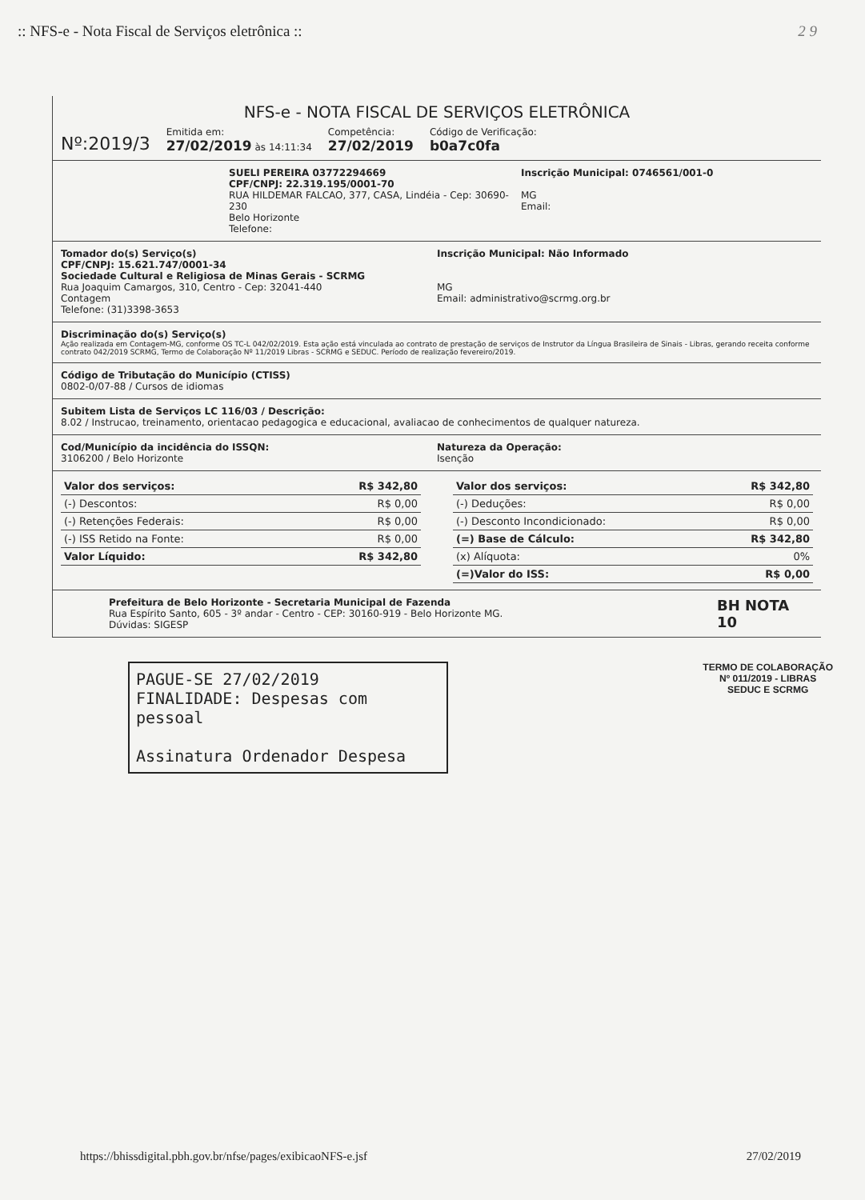:: NFS-e - Nota Fiscal de Serviços eletrônica :: 2 9
NFS-e - NOTA FISCAL DE SERVIÇOS ELETRÔNICA
Nº:2019/3
Emitida em:
27/02/2019 às 14:11:34
Competência:
27/02/2019
Código de Verificação:
b0a7c0fa
SUELI PEREIRA 03772294669
CPF/CNPJ: 22.319.195/0001-70
RUA HILDEMAR FALCAO, 377, CASA, Lindéia - Cep: 30690-230
Belo Horizonte
Telefone:
Inscrição Municipal: 0746561/001-0
MG
Email:
Tomador do(s) Serviço(s)
CPF/CNPJ: 15.621.747/0001-34
Sociedade Cultural e Religiosa de Minas Gerais - SCRMG
Rua Joaquim Camargos, 310, Centro - Cep: 32041-440
Contagem
Telefone: (31)3398-3653
Inscrição Municipal: Não Informado
MG
Email: administrativo@scrmg.org.br
Discriminação do(s) Serviço(s)
Ação realizada em Contagem-MG, conforme OS TC-L 042/02/2019. Esta ação está vinculada ao contrato de prestação de serviços de Instrutor da Língua Brasileira de Sinais - Libras, gerando receita conforme contrato 042/2019 SCRMG, Termo de Colaboração Nº 11/2019 Libras - SCRMG e SEDUC. Período de realização fevereiro/2019.
Código de Tributação do Município (CTISS)
0802-0/07-88 / Cursos de idiomas
Subitem Lista de Serviços LC 116/03 / Descrição:
8.02 / Instrucao, treinamento, orientacao pedagogica e educacional, avaliacao de conhecimentos de qualquer natureza.
Cod/Município da incidência do ISSQN:
3106200 / Belo Horizonte
Natureza da Operação:
Isenção
| Valor dos serviços: | R$ 342,80 |
| (-) Descontos: | R$ 0,00 |
| (-) Retenções Federais: | R$ 0,00 |
| (-) ISS Retido na Fonte: | R$ 0,00 |
| Valor Líquido: | R$ 342,80 |
| Valor dos serviços: | R$ 342,80 |
| (-) Deduções: | R$ 0,00 |
| (-) Desconto Incondicionado: | R$ 0,00 |
| (=) Base de Cálculo: | R$ 342,80 |
| (x) Alíquota: | 0% |
| (=)Valor do ISS: | R$ 0,00 |
Prefeitura de Belo Horizonte - Secretaria Municipal de Fazenda
Rua Espírito Santo, 605 - 3º andar - Centro - CEP: 30160-919 - Belo Horizonte MG.
Dúvidas: SIGESP
BH NOTA 10
PAGUE-SE 27/02/2019
FINALIDADE: Despesas com pessoal
Assinatura Ordenador Despesa
TERMO DE COLABORAÇÃO
Nº 011/2019 - LIBRAS
SEDUC E SCRMG
https://bhissdigital.pbh.gov.br/nfse/pages/exibicaoNFS-e.jsf 27/02/2019